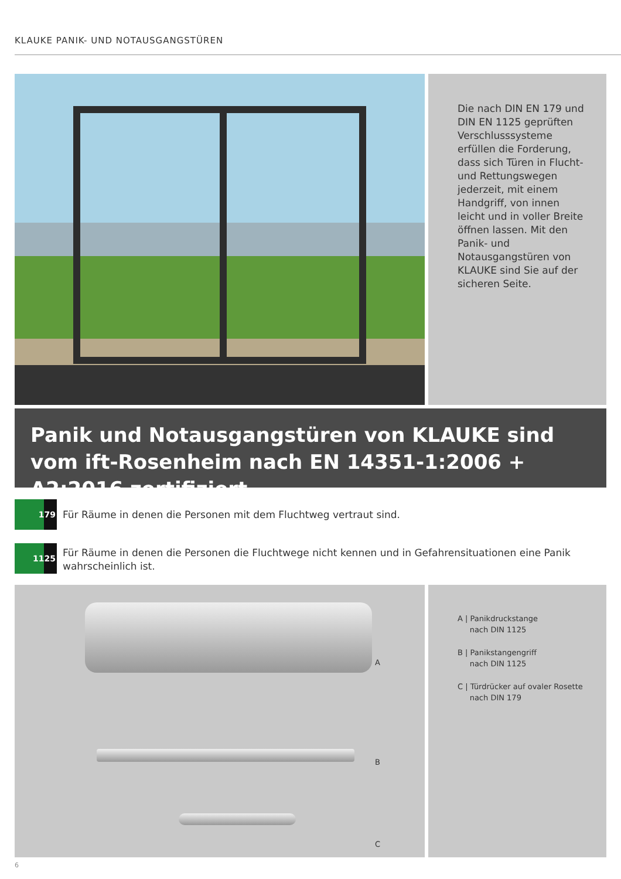KLAUKE PANIK- UND NOTAUSGANGSTÜREN
Die nach DIN EN 179 und DIN EN 1125 geprüften Verschlusssysteme erfüllen die Forderung, dass sich Türen in Flucht- und Rettungswegen jederzeit, mit einem Handgriff, von innen leicht und in voller Breite öffnen lassen. Mit den Panik- und Notausgangstüren von KLAUKE sind Sie auf der sicheren Seite.
Panik und Notausgangstüren von KLAUKE sind vom ift-Rosenheim nach EN 14351-1:2006 + A2:2016 zertifiziert
179
Für Räume in denen die Personen mit dem Fluchtweg vertraut sind.
1125
Für Räume in denen die Personen die Fluchtwege nicht kennen und in Gefahrensituationen eine Panik
wahrscheinlich ist.
A
B
C
A | Panikdruckstange
nach DIN 1125
B | Panikstangengriff
nach DIN 1125
C | Türdrücker auf ovaler Rosette
nach DIN 179
6